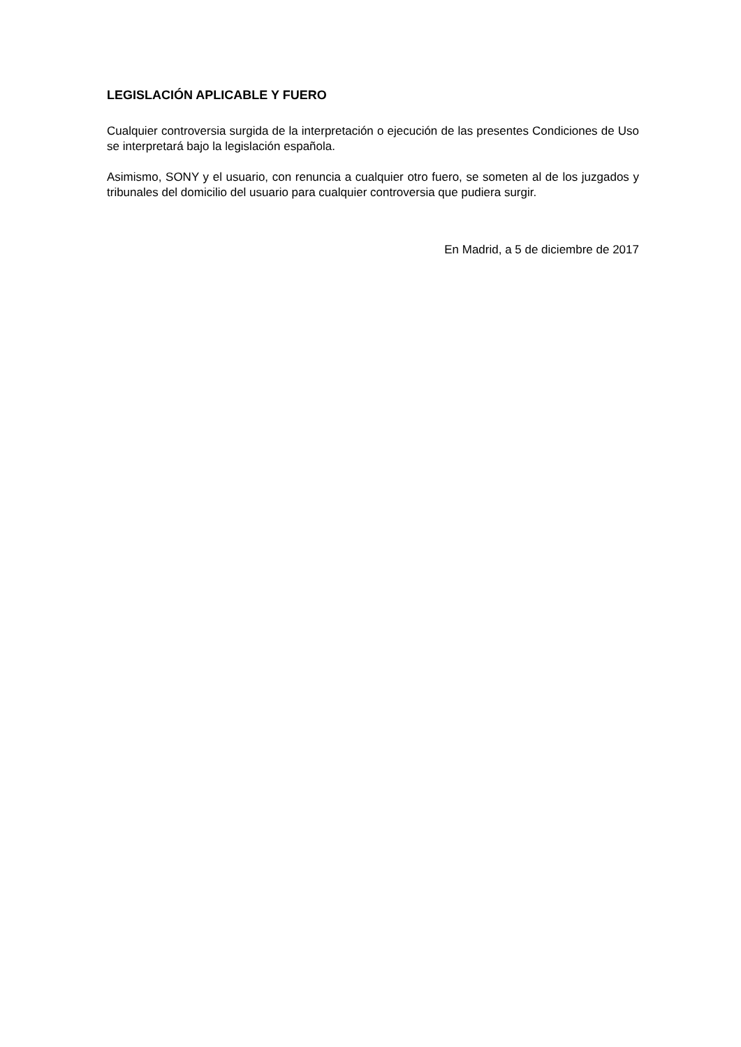LEGISLACIÓN APLICABLE Y FUERO
Cualquier controversia surgida de la interpretación o ejecución de las presentes Condiciones de Uso se interpretará bajo la legislación española.
Asimismo, SONY y el usuario, con renuncia a cualquier otro fuero, se someten al de los juzgados y tribunales del domicilio del usuario para cualquier controversia que pudiera surgir.
En Madrid, a 5 de diciembre de 2017